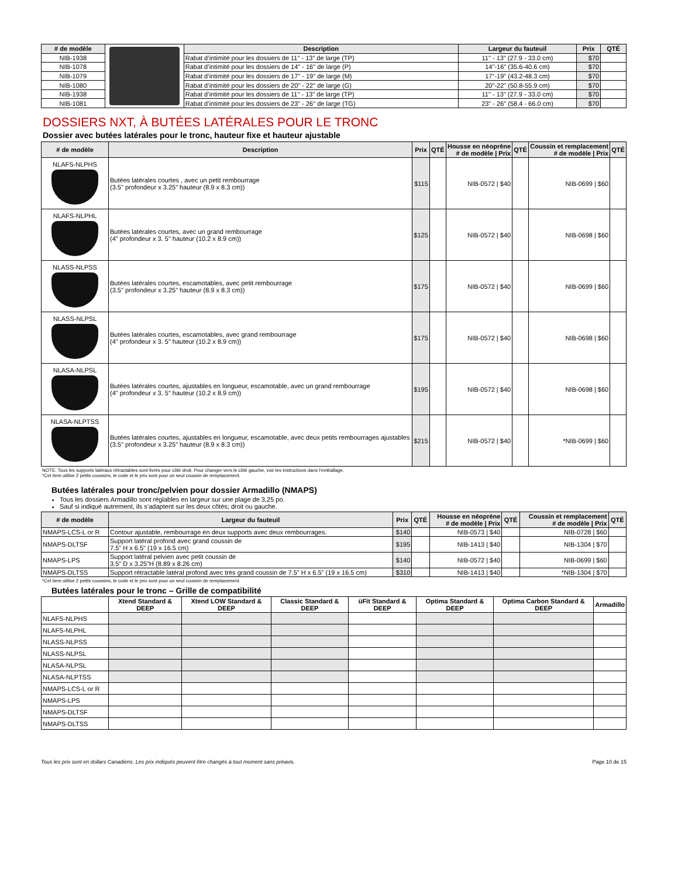| # de modèle | | Description | Largeur du fauteuil | Prix | QTÉ |
| NIB-1938 | | Rabat d’intimité pour les dossiers de 11" - 13" de large (TP) | 11" - 13" (27.9 - 33.0 cm) | $70 | |
| NIB-1078 | | Rabat d’intimité pour les dossiers de 14" - 16" de large (P) | 14"-16" (35.6-40.6 cm) | $70 | |
| NIB-1079 | | Rabat d’intimité pour les dossiers de 17" - 19" de large (M) | 17"-19" (43.2-48.3 cm) | $70 | |
| NIB-1080 | | Rabat d’intimité pour les dossiers de 20" - 22" de large (G) | 20"-22" (50.8-55.9 cm) | $70 | |
| NIB-1938 | | Rabat d’intimité pour les dossiers de 11" - 13" de large (TP) | 11" - 13" (27.9 - 33.0 cm) | $70 | |
| NIB-1081 | | Rabat d’intimité pour les dossiers de 23" - 26" de large (TG) | 23" - 26" (58.4 - 66.0 cm) | $70 | |
DOSSIERS NXT, À BUTÉES LATÉRALES POUR LE TRONC
Dossier avec butées latérales pour le tronc, hauteur fixe et hauteur ajustable
| # de modèle | Description | Prix | QTÉ | Housse en néoprène # de modèle / Prix | QTÉ | Coussin et remplacement # de modèle / Prix | QTÉ |
| --- | --- | --- | --- | --- | --- | --- | --- |
| NLAFS-NLPHS | Butées latérales courtes , avec un petit rembourrage (3.5" profondeur x 3.25" hauteur (8.9 x 8.3 cm)) | $115 | | NIB-0572 / $40 | | NIB-0699 / $60 | |
| NLAFS-NLPHL | Butées latérales courtes, avec un grand rembourrage (4" profondeur x 3. 5" hauteur (10.2 x 8.9 cm)) | $125 | | NIB-0572 / $40 | | NIB-0698 / $60 | |
| NLASS-NLPSS | Butées latérales courtes, escamotables, avec petit rembourrage (3.5" profondeur x 3.25" hauteur (8.9 x 8.3 cm)) | $175 | | NIB-0572 / $40 | | NIB-0699 / $60 | |
| NLASS-NLPSL | Butées latérales courtes, escamotables, avec grand rembourrage (4" profondeur x 3. 5" hauteur (10.2 x 8.9 cm)) | $175 | | NIB-0572 / $40 | | NIB-0698 / $60 | |
| NLASA-NLPSL | Butées latérales courtes, ajustables en longueur, escamotable, avec un grand rembourrage (4" profondeur x 3. 5" hauteur (10.2 x 8.9 cm)) | $195 | | NIB-0572 / $40 | | NIB-0698 / $60 | |
| NLASA-NLPTSS | Butées latérales courtes, ajustables en longueur, escamotable, avec deux petits rembourrages ajustables (3.5" profondeur x 3.25" hauteur (8.9 x 8.3 cm)) | $215 | | NIB-0572 / $40 | | *NIB-0699 / $60 | |
NOTE: Tous les supports latéraux rétractables sont livrés pour côté droit. Pour changer vers le côté gauche, voir les instructions dans l’emballage.
*Cet item utilise 2 petits coussins, le code et le prix sont pour un seul coussin de remplacement.
Butées latérales pour tronc/pelvien pour dossier Armadillo (NMAPS)
Tous les dossiers Armadillo sont réglables en largeur sur une plage de 3,25 po.
Sauf si indiqué autrement, ils s’adaptent sur les deux côtés; droit ou gauche.
| # de modèle | Largeur du fauteuil | Prix | QTÉ | Housse en néoprène # de modèle / Prix | QTÉ | Coussin et remplacement # de modèle / Prix | QTÉ |
| --- | --- | --- | --- | --- | --- | --- | --- |
| NMAPS-LCS-L or R | Contour ajustable, rembourrage en deux supports avec deux rembourrages. | $140 | | NIB-0573 / $40 | | NIB-0728 / $60 | |
| NMAPS-DLTSF | Support latéral profond avec grand coussin de 7.5" H x 6.5" (19 x 16.5 cm) | $195 | | NIB-1413 / $40 | | NIB-1304 / $70 | |
| NMAPS-LPS | Support latéral pelvien avec petit coussin de 3.5" D x 3.25"H (8.89 x 8.26 cm) | $140 | | NIB-0572 / $40 | | NIB-0699 / $60 | |
| NMAPS-DLTSS | Support rétractable latéral profond avec très grand coussin de 7.5" H x 6.5" (19 x 16.5 cm) | $310 | | NIB-1413 / $40 | | *NIB-1304 / $70 | |
*Cet item utilise 2 petits coussins, le code et le prix sont pour un seul coussin de remplacement.
Butées latérales pour le tronc – Grille de compatibilité
| | Xtend Standard & DEEP | Xtend LOW Standard & DEEP | Classic Standard & DEEP | üFit Standard & DEEP | Optima Standard & DEEP | Optima Carbon Standard & DEEP | Armadillo |
| NLAFS-NLPHS | | | | | | | |
| NLAFS-NLPHL | | | | | | | |
| NLASS-NLPSS | | | | | | | |
| NLASS-NLPSL | | | | | | | |
| NLASA-NLPSL | | | | | | | |
| NLASA-NLPTSS | | | | | | | |
| NMAPS-LCS-L or R | | | | | | | |
| NMAPS-LPS | | | | | | | |
| NMAPS-DLTSF | | | | | | | |
| NMAPS-DLTSS | | | | | | | |
Tous les prix sont en dollars Canadiens. Les prix indiqués peuvent être changés à tout moment sans préavis. Page 10 de 15